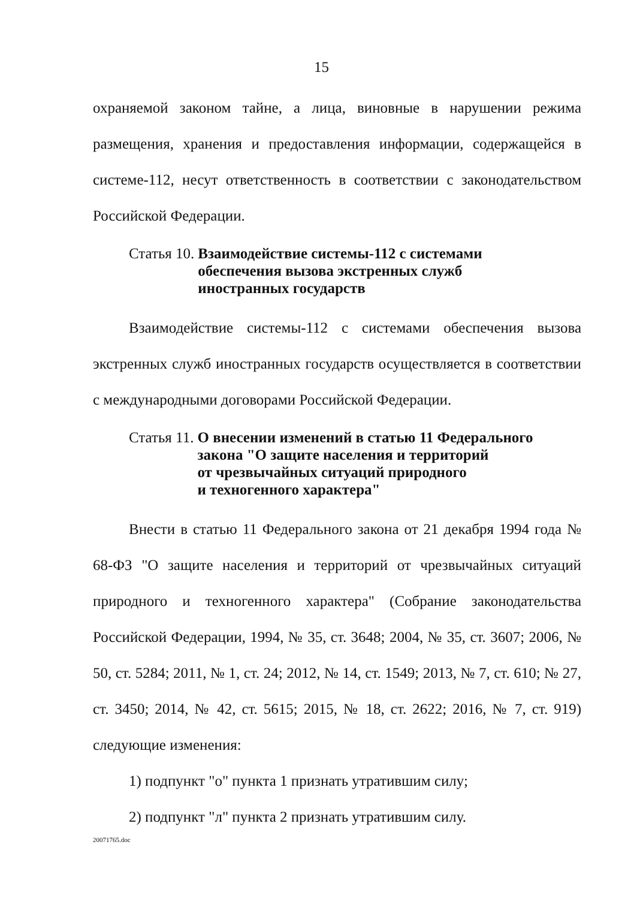15
охраняемой законом тайне, а лица, виновные в нарушении режима размещения, хранения и предоставления информации, содержащейся в системе-112, несут ответственность в соответствии с законодательством Российской Федерации.
Статья 10. Взаимодействие системы-112 с системами
обеспечения вызова экстренных служб
иностранных государств
Взаимодействие системы-112 с системами обеспечения вызова экстренных служб иностранных государств осуществляется в соответствии с международными договорами Российской Федерации.
Статья 11. О внесении изменений в статью 11 Федерального
закона "О защите населения и территорий
от чрезвычайных ситуаций природного
и техногенного характера"
Внести в статью 11 Федерального закона от 21 декабря 1994 года № 68-ФЗ "О защите населения и территорий от чрезвычайных ситуаций природного и техногенного характера" (Собрание законодательства Российской Федерации, 1994, № 35, ст. 3648; 2004, № 35, ст. 3607; 2006, № 50, ст. 5284; 2011, № 1, ст. 24; 2012, № 14, ст. 1549; 2013, № 7, ст. 610; № 27, ст. 3450; 2014, № 42, ст. 5615; 2015, № 18, ст. 2622; 2016, № 7, ст. 919) следующие изменения:
1) подпункт "о" пункта 1 признать утратившим силу;
2) подпункт "л" пункта 2 признать утратившим силу.
20071765.doc